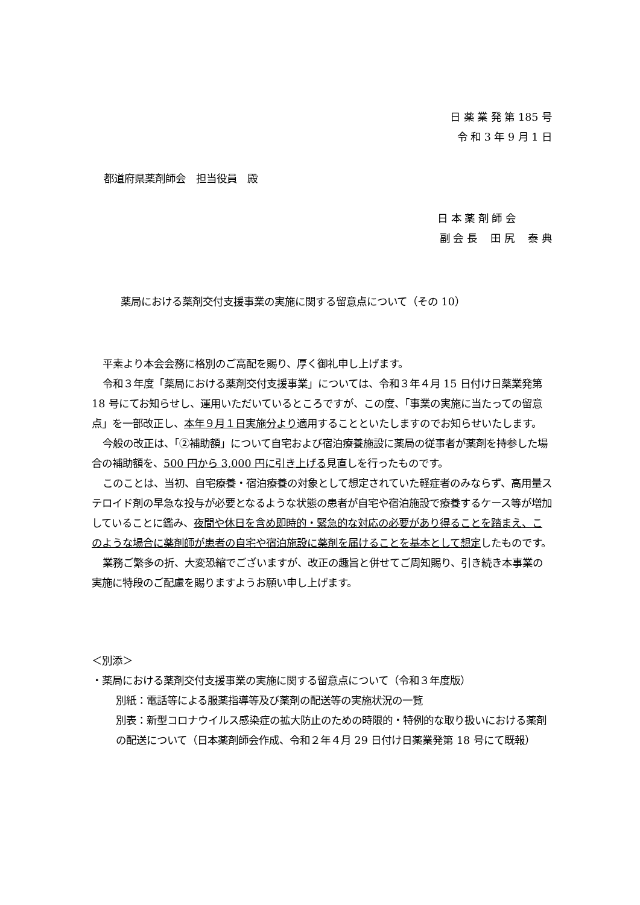日 薬 業 発 第 185 号
令 和 3 年 9 月 1 日
都道府県薬剤師会　担当役員　殿
日 本 薬 剤 師 会
副 会 長　 田 尻　 泰 典
薬局における薬剤交付支援事業の実施に関する留意点について（その 10）
平素より本会会務に格別のご高配を賜り、厚く御礼申し上げます。
令和３年度「薬局における薬剤交付支援事業」については、令和３年４月 15 日付け日薬業発第 18 号にてお知らせし、運用いただいているところですが、この度、「事業の実施に当たっての留意点」を一部改正し、本年９月１日実施分より適用することといたしますのでお知らせいたします。
今般の改正は、「②補助額」について自宅および宿泊療養施設に薬局の従事者が薬剤を持参した場合の補助額を、500 円から 3,000 円に引き上げる見直しを行ったものです。
このことは、当初、自宅療養・宿泊療養の対象として想定されていた軽症者のみならず、高用量ステロイド剤の早急な投与が必要となるような状態の患者が自宅や宿泊施設で療養するケース等が増加していることに鑑み、夜間や休日を含め即時的・緊急的な対応の必要があり得ることを踏まえ、このような場合に薬剤師が患者の自宅や宿泊施設に薬剤を届けることを基本として想定したものです。
業務ご繁多の折、大変恐縮でございますが、改正の趣旨と併せてご周知賜り、引き続き本事業の実施に特段のご配慮を賜りますようお願い申し上げます。
＜別添＞
・薬局における薬剤交付支援事業の実施に関する留意点について（令和３年度版）
別紙：電話等による服薬指導等及び薬剤の配送等の実施状況の一覧
別表：新型コロナウイルス感染症の拡大防止のための時限的・特例的な取り扱いにおける薬剤の配送について（日本薬剤師会作成、令和２年４月 29 日付け日薬業発第 18 号にて既報）